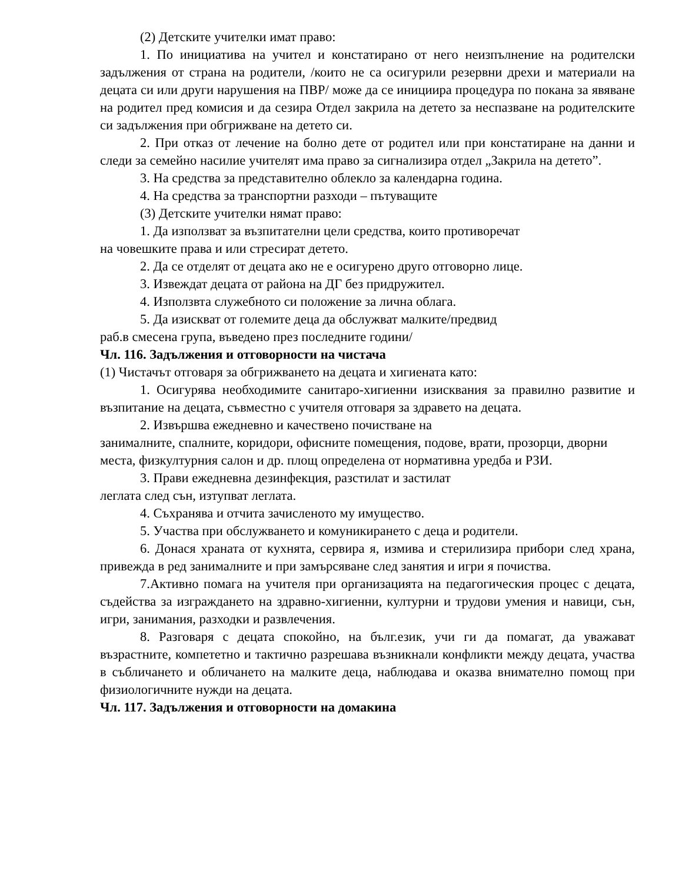(2) Детските учителки имат право:
1. По инициатива на учител и констатирано от него неизпълнение на родителски задължения от страна на родители, /които не са осигурили резервни дрехи и материали на децата си или други нарушения на ПВР/ може да се инициира процедура по покана за явяване на родител пред комисия и да сезира Отдел закрила на детето за неспазване на родителските си задължения при обгрижване на детето си.
2. При отказ от лечение на болно дете от родител или при констатиране на данни и следи за семейно насилие учителят има право за сигнализира отдел „Закрила на детето”.
3. На средства за представително облекло за календарна година.
4. На средства за транспортни разходи – пътуващите
(3) Детските учителки нямат право:
1. Да използват за възпитателни цели средства, които противоречат
на човешките права и или стресират детето.
2. Да се отделят от децата ако не е осигурено друго отговорно лице.
3. Извеждат децата от района на ДГ без придружител.
4. Използвта служебното си положение за лична облага.
5. Да изискват от големите деца да обслужват малките/предвид
раб.в смесена група, въведено през последните години/
Чл. 116. Задължения и отговорности на чистача
(1) Чистачът отговаря за обгрижването на децата и хигиената като:
1. Осигурява необходимите санитаро-хигиенни изисквания за правилно развитие и възпитание на децата, съвместно с учителя отговаря за здравето на децата.
2. Извършва ежедневно и качествено почистване на
занималните, спалните, коридори, офисните помещения, подове, врати, прозорци, дворни места, физкултурния салон и др. площ определена от нормативна уредба и РЗИ.
3. Прави ежедневна дезинфекция, разстилат и застилат
леглата след сън, изтупват леглата.
4. Съхранява и отчита зачисленото му имущество.
5. Участва при обслужването и комуникирането с деца и родители.
6. Донася храната от кухнята, сервира я, измива и стерилизира прибори след храна, привежда в ред занималните и при замърсяване след занятия и игри я почиства.
7.Активно помага на учителя при организацията на педагогическия процес с децата, съдейства за изграждането на здравно-хигиенни, културни и трудови умения и навици, сън, игри, занимания, разходки и развлечения.
8. Разговаря с децата спокойно, на бълг.език, учи ги да помагат, да уважават възрастните, компететно и тактично разрешава възникнали конфликти между децата, участва в събличането и обличането на малките деца, наблюдава и оказва внимателно помощ при физиологичните нужди на децата.
Чл. 117. Задължения и отговорности на домакина